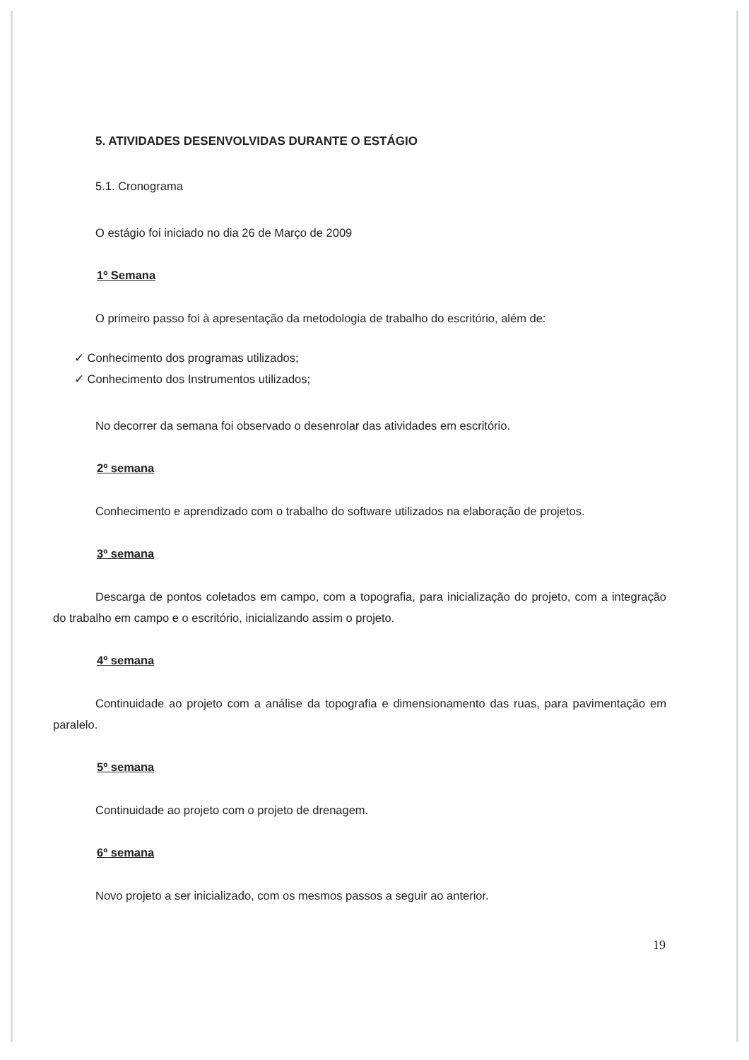5. ATIVIDADES DESENVOLVIDAS DURANTE O ESTÁGIO
5.1. Cronograma
O estágio foi iniciado no dia 26 de Março de 2009
1º Semana
O primeiro passo foi à apresentação da metodologia de trabalho do escritório, além de:
✓ Conhecimento dos programas utilizados;
✓ Conhecimento dos Instrumentos utilizados;
No decorrer da semana foi observado o desenrolar das atividades em escritório.
2º semana
Conhecimento e aprendizado com o trabalho do software utilizados na elaboração de projetos.
3º semana
Descarga de pontos coletados em campo, com a topografia, para inicialização do projeto, com a integração do trabalho em campo e o escritório, inicializando assim o projeto.
4º semana
Continuidade ao projeto com a análise da topografia e dimensionamento das ruas, para pavimentação em paralelo.
5º semana
Continuidade ao projeto com o projeto de drenagem.
6º semana
Novo projeto a ser inicializado, com os mesmos passos a seguir ao anterior.
19